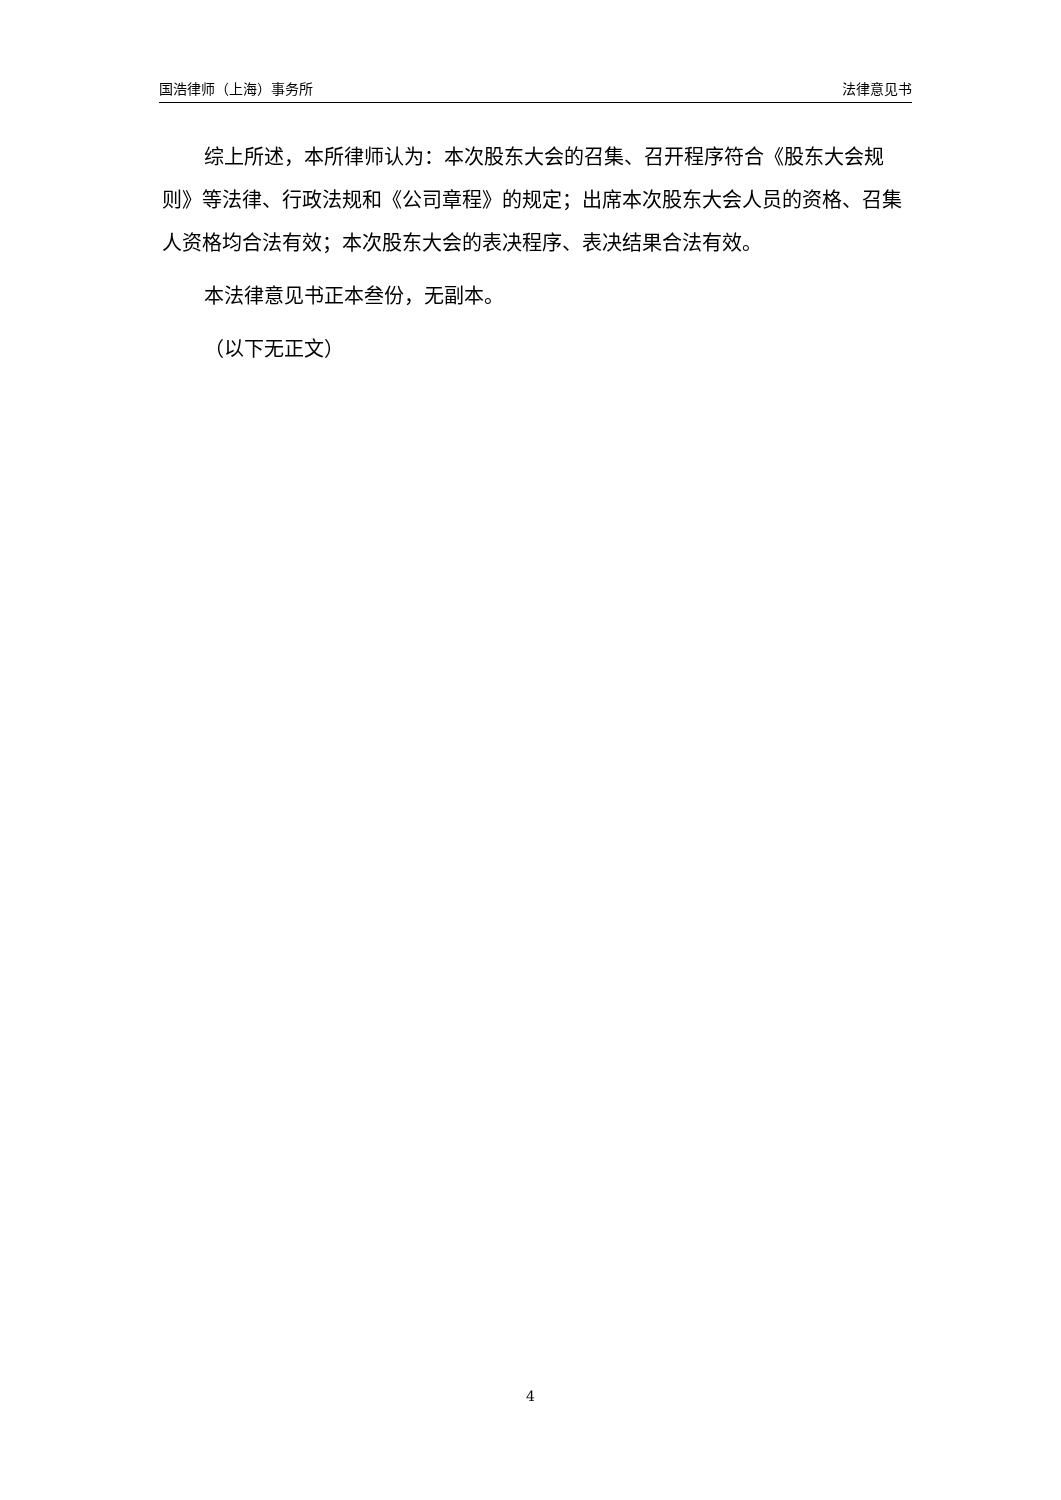国浩律师（上海）事务所 法律意见书
综上所述，本所律师认为：本次股东大会的召集、召开程序符合《股东大会规则》等法律、行政法规和《公司章程》的规定；出席本次股东大会人员的资格、召集人资格均合法有效；本次股东大会的表决程序、表决结果合法有效。
本法律意见书正本叁份，无副本。
（以下无正文）
4